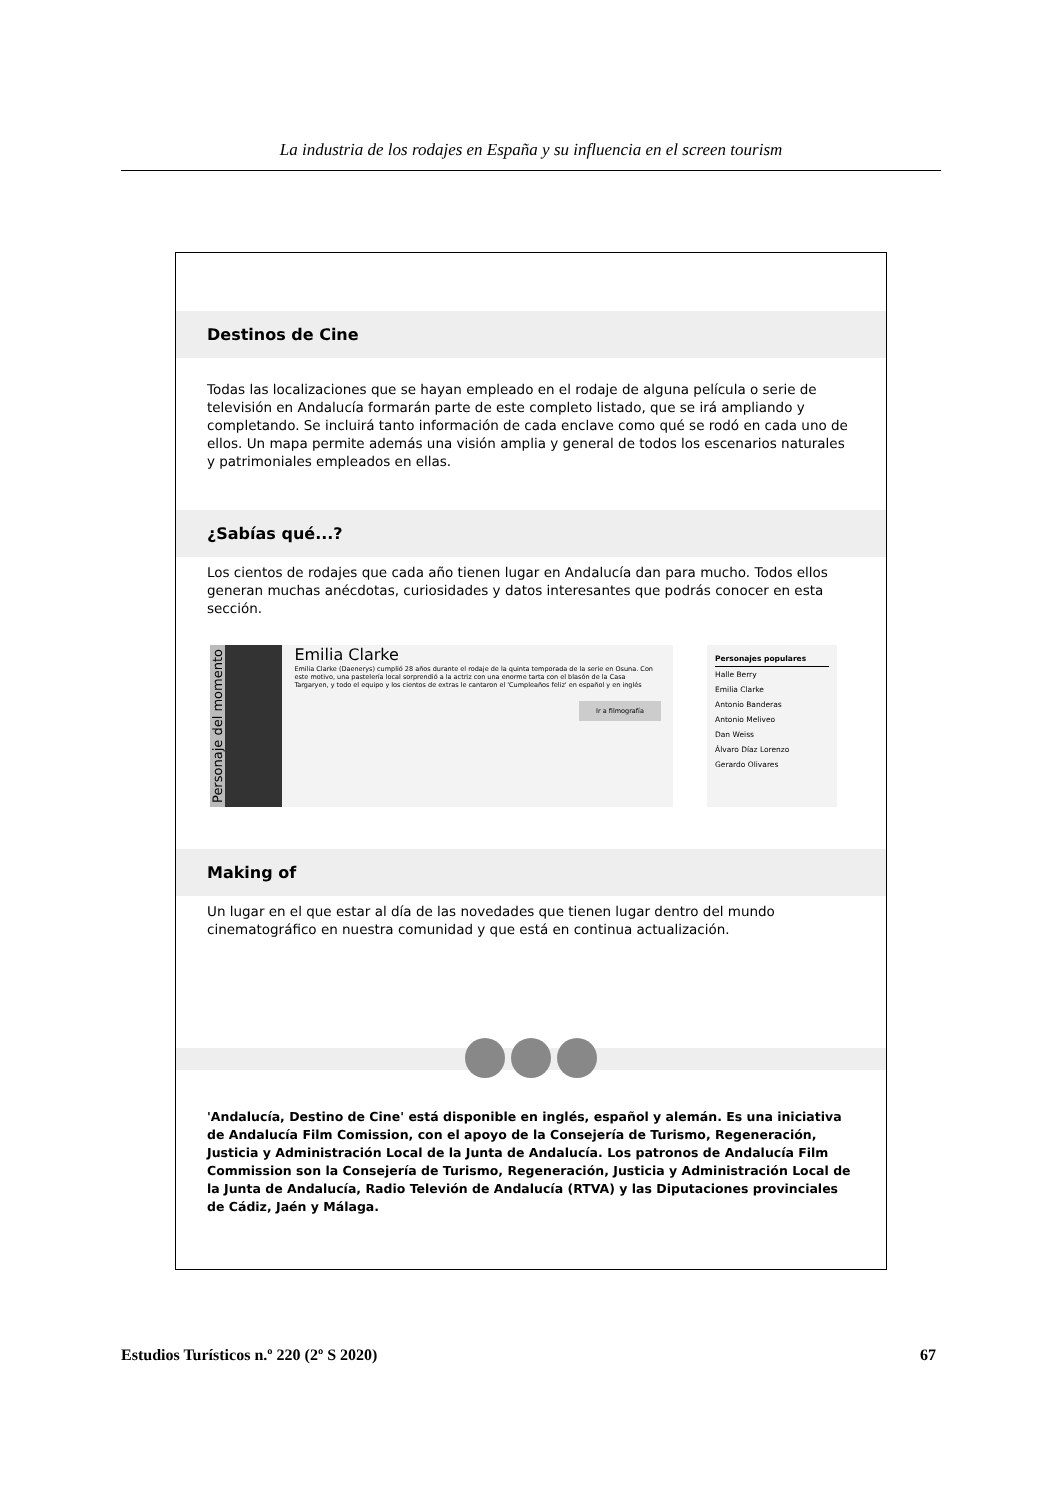La industria de los rodajes en España y su influencia en el screen tourism
Destinos de Cine
Todas las localizaciones que se hayan empleado en el rodaje de alguna película o serie de televisión en Andalucía formarán parte de este completo listado, que se irá ampliando y completando. Se incluirá tanto información de cada enclave como qué se rodó en cada uno de ellos. Un mapa permite además una visión amplia y general de todos los escenarios naturales y patrimoniales empleados en ellas.
¿Sabías qué...?
Los cientos de rodajes que cada año tienen lugar en Andalucía dan para mucho. Todos ellos generan muchas anécdotas, curiosidades y datos interesantes que podrás conocer en esta sección.
Personaje del momento
Emilia Clarke
Emilia Clarke (Daenerys) cumplió 28 años durante el rodaje de la quinta temporada de la serie en Osuna. Con este motivo, una pastelería local sorprendió a la actriz con una enorme tarta con el blasón de la Casa Targaryen, y todo el equipo y los cientos de extras le cantaron el 'Cumpleaños feliz' en español y en inglés
Ir a filmografía
Personajes populares
Halle Berry
Emilia Clarke
Antonio Banderas
Antonio Meliveo
Dan Weiss
Álvaro Díaz Lorenzo
Gerardo Olivares
Making of
Un lugar en el que estar al día de las novedades que tienen lugar dentro del mundo cinematográfico en nuestra comunidad y que está en continua actualización.
'Andalucía, Destino de Cine' está disponible en inglés, español y alemán. Es una iniciativa de Andalucía Film Comission, con el apoyo de la Consejería de Turismo, Regeneración, Justicia y Administración Local de la Junta de Andalucía. Los patronos de Andalucía Film Commission son la Consejería de Turismo, Regeneración, Justicia y Administración Local de la Junta de Andalucía, Radio Televión de Andalucía (RTVA) y las Diputaciones provinciales de Cádiz, Jaén y Málaga.
Estudios Turísticos n.º 220 (2º S 2020) 67